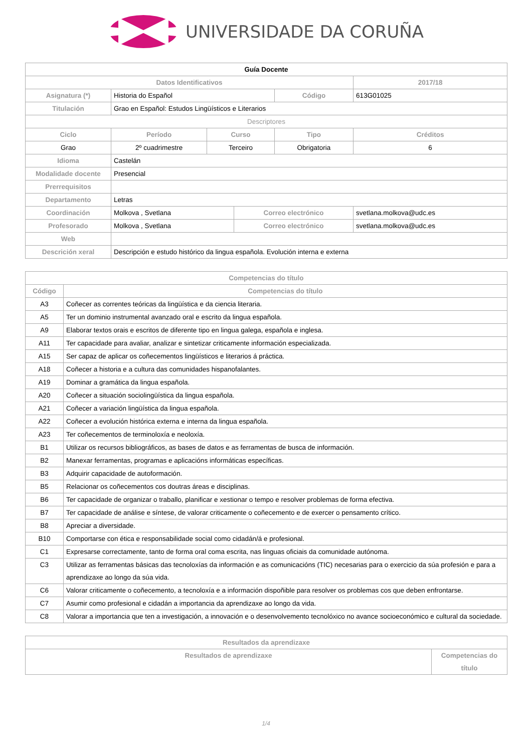UNIVERSIDADE DA CORUÑA
| Guía Docente | | | | | | | |
| Datos Identificativos | | | | | | 2017/18 | |
| Asignatura (*) | Historia do Español | | | | Código | 613G01025 | |
| Titulación | Grao en Español: Estudos Lingüísticos e Literarios | | | | | | |
| Descriptores | | | | | | | |
| Ciclo | | Período | Curso | | Tipo | | Créditos |
| Grao | | 2º cuadrimestre | Terceiro | | Obrigatoria | | 6 |
| Idioma | Castelán | | | | | | |
| Modalidade docente | Presencial | | | | | | |
| Prerrequisitos | | | | | | | |
| Departamento | Letras | | | | | | |
| Coordinación | Molkova , Svetlana | | | Correo electrónico | | svetlana.molkova@udc.es | |
| Profesorado | Molkova , Svetlana | | | Correo electrónico | | svetlana.molkova@udc.es | |
| Web | | | | | | | |
| Descrición xeral | Descripción e estudo histórico da lingua española. Evolución interna e externa | | | | | | |
| Competencias do título | |
| --- | --- |
| Código | Competencias do título |
| A3 | Coñecer as correntes teóricas da lingüística e da ciencia literaria. |
| A5 | Ter un dominio instrumental avanzado oral e escrito da lingua española. |
| A9 | Elaborar textos orais e escritos de diferente tipo en lingua galega, española e inglesa. |
| A11 | Ter capacidade para avaliar, analizar e sintetizar criticamente información especializada. |
| A15 | Ser capaz de aplicar os coñecementos lingüísticos e literarios á práctica. |
| A18 | Coñecer a historia e a cultura das comunidades hispanofalantes. |
| A19 | Dominar a gramática da lingua española. |
| A20 | Coñecer a situación sociolingüística da lingua española. |
| A21 | Coñecer a variación lingüística da lingua española. |
| A22 | Coñecer a evolución histórica externa e interna da lingua española. |
| A23 | Ter coñecementos de terminoloxía e neoloxía. |
| B1 | Utilizar os recursos bibliográficos, as bases de datos e as ferramentas de busca de información. |
| B2 | Manexar ferramentas, programas e aplicacións informáticas específicas. |
| B3 | Adquirir capacidade de autoformación. |
| B5 | Relacionar os coñecementos cos doutras áreas e disciplinas. |
| B6 | Ter capacidade de organizar o traballo, planificar e xestionar o tempo e resolver problemas de forma efectiva. |
| B7 | Ter capacidade de análise e síntese, de valorar criticamente o coñecemento e de exercer o pensamento crítico. |
| B8 | Apreciar a diversidade. |
| B10 | Comportarse con ética e responsabilidade social como cidadán/á e profesional. |
| C1 | Expresarse correctamente, tanto de forma oral coma escrita, nas linguas oficiais da comunidade autónoma. |
| C3 | Utilizar as ferramentas básicas das tecnoloxías da información e as comunicacións (TIC) necesarias para o exercicio da súa profesión e para a aprendizaxe ao longo da súa vida. |
| C6 | Valorar criticamente o coñecemento, a tecnoloxía e a información dispoñible para resolver os problemas cos que deben enfrontarse. |
| C7 | Asumir como profesional e cidadán a importancia da aprendizaxe ao longo da vida. |
| C8 | Valorar a importancia que ten a investigación, a innovación e o desenvolvemento tecnolóxico no avance socioeconómico e cultural da sociedade. |
| Resultados da aprendizaxe | |
| --- | --- |
| Resultados de aprendizaxe | Competencias do título |
1/4